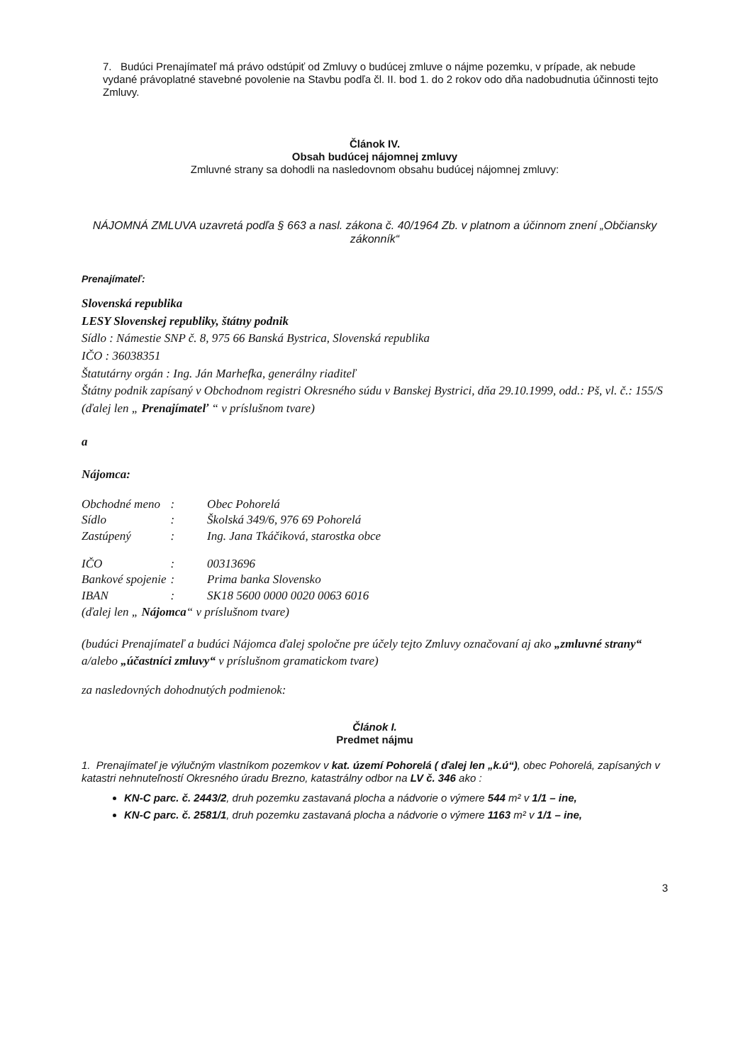7. Budúci Prenajímateľ má právo odstúpiť od Zmluvy o budúcej zmluve o nájme pozemku, v prípade, ak nebude vydané právoplatné stavebné povolenie na Stavbu podľa čl. II. bod 1. do 2 rokov odo dňa nadobudnutia účinnosti tejto Zmluvy.
Článok IV.
Obsah budúcej nájomnej zmluvy
Zmluvné strany sa dohodli na nasledovnom obsahu budúcej nájomnej zmluvy:
NÁJOMNÁ ZMLUVA uzavretá podľa § 663 a nasl. zákona č. 40/1964 Zb. v platnom a účinnom znení „Občiansky zákonník“
Prenajímateľ:
Slovenská republika
LESY Slovenskej republiky, štátny podnik
Sídlo : Námestie SNP č. 8, 975 66 Banská Bystrica, Slovenská republika
IČO : 36038351
Štatutárny orgán : Ing. Ján Marhefka, generálny riaditeľ
Štátny podnik zapísaný v Obchodnom registri Okresného súdu v Banskej Bystrici, dňa 29.10.1999, odd.: Pš, vl. č.: 155/S
(ďalej len „ Prenajímateľ “ v príslušnom tvare)
a
Nájomca:
| Obchodné meno | : | Obec Pohorelá |
| Sídlo | : | Školská 349/6, 976 69 Pohorelá |
| Zastúpený | : | Ing. Jana Tkáčiková, starostka obce |
| IČO | : | 00313696 |
| Bankové spojenie | : | Prima banka Slovensko |
| IBAN | : | SK18 5600 0000 0020 0063 6016 |
(ďalej len „ Nájomca“ v príslušnom tvare)
(budúci Prenajímateľ a budúci Nájomca ďalej spoločne pre účely tejto Zmluvy označovaní aj ako „zmluvné strany“ a/alebo „účastníci zmluvy“ v príslušnom gramatickom tvare)
za nasledovných dohodnutých podmienok:
Článok I.
Predmet nájmu
1. Prenajímateľ je výlučným vlastníkom pozemkov v kat. území Pohorelá ( ďalej len „k.ú“), obec Pohorelá, zapísaných v katastri nehnuteľností Okresného úradu Brezno, katastrálny odbor na LV č. 346 ako :
KN-C parc. č. 2443/2, druh pozemku zastavaná plocha a nádvorie o výmere 544 m² v 1/1 – ine,
KN-C parc. č. 2581/1, druh pozemku zastavaná plocha a nádvorie o výmere 1163 m² v 1/1 – ine,
3